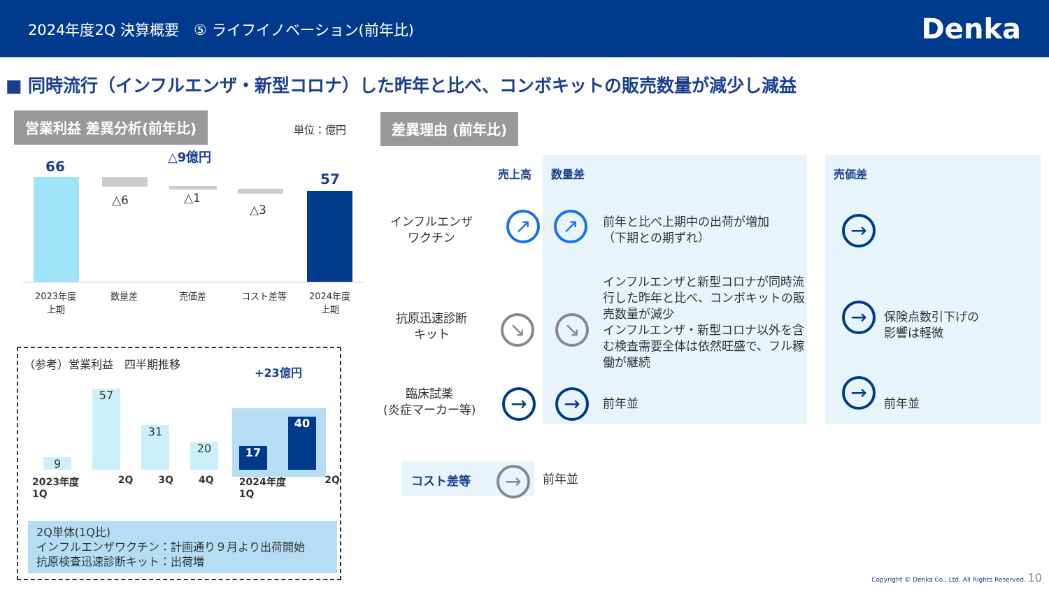2024年度2Q 決算概要　⑤ ライフイノベーション(前年比) Denka
■ 同時流行（インフルエンザ・新型コロナ）した昨年と比べ、コンボキットの販売数量が減少し減益
営業利益 差異分析(前年比)
単位：億円
△9億円
66
△6 △1
△3
57
2023年度
上期
数量差 売価差 コスト差等
2024年度
上期
（参考）営業利益　四半期推移
+23億円
9
57
31
20 17
40
2023年度 1Q 2Q 3Q 4Q 2024年度 1Q 2Q
2Q単体(1Q比)
インフルエンザワクチン：計画通り９月より出荷開始
抗原検査迅速診断キット：出荷増
差異理由 (前年比)
売上高 数量差 売価差
インフルエンザ
ワクチン
↗ ↗
前年と比べ上期中の出荷が増加
（下期との期ずれ）
→
抗原迅速診断
キット
↘ ↘
インフルエンザと新型コロナが同時流行した昨年と比べ、コンボキットの販売数量が減少
インフルエンザ・新型コロナ以外を含む検査需要全体は依然旺盛で、フル稼働が継続
→
保険点数引下げの
影響は軽微
臨床試薬
(炎症マーカー等)
→ → 前年並
→
前年並
コスト差等 → 前年並
Copyright © Denka Co., Ltd. All Rights Reserved. 10